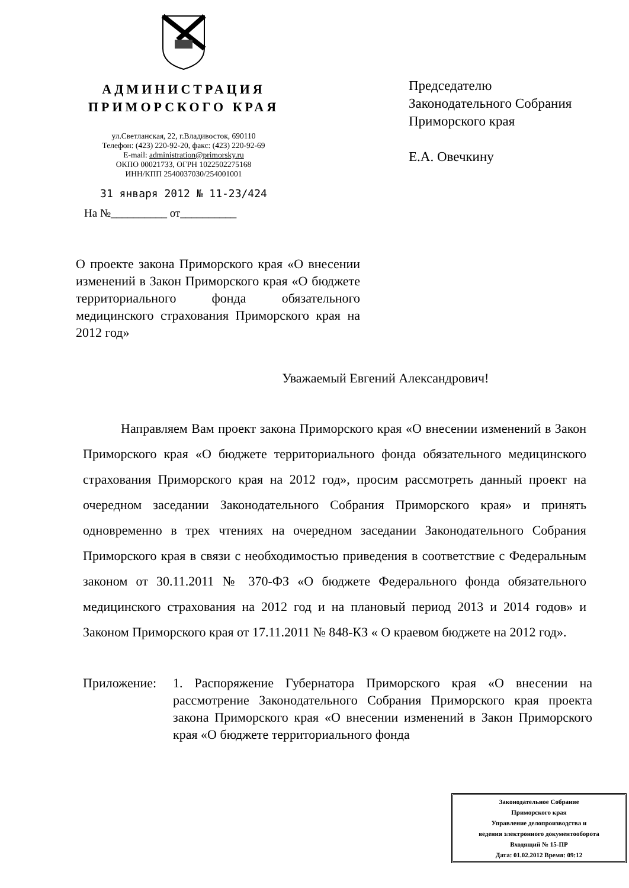АДМИНИСТРАЦИЯ
ПРИМОРСКОГО КРАЯ
ул.Светланская, 22, г.Владивосток, 690110
Телефон: (423) 220-92-20, факс: (423) 220-92-69
E-mail: administration@primorsky.ru
ОКПО 00021733, ОГРН 1022502275168
ИНН/КПП 2540037030/254001001
31 января 2012 № 11-23/424
На №__________ от__________
Председателю
Законодательного Собрания
Приморского края
Е.А. Овечкину
О проекте закона Приморского края «О внесении изменений в Закон Приморского края «О бюджете территориального фонда обязательного медицинского страхования Приморского края на 2012 год»
Уважаемый Евгений Александрович!
Направляем Вам проект закона Приморского края «О внесении изменений в Закон Приморского края «О бюджете территориального фонда обязательного медицинского страхования Приморского края на 2012 год», просим рассмотреть данный проект на очередном заседании Законодательного Собрания Приморского края» и принять одновременно в трех чтениях на очередном заседании Законодательного Собрания Приморского края в связи с необходимостью приведения в соответствие с Федеральным законом от 30.11.2011 № 370-ФЗ «О бюджете Федерального фонда обязательного медицинского страхования на 2012 год и на плановый период 2013 и 2014 годов» и Законом Приморского края от 17.11.2011 № 848-КЗ « О краевом бюджете на 2012 год».
Приложение: 1. Распоряжение Губернатора Приморского края «О внесении на рассмотрение Законодательного Собрания Приморского края проекта закона Приморского края «О внесении изменений в Закон Приморского края «О бюджете территориального фонда
Законодательное Собрание
Приморского края
Управление делопроизводства и
ведения электронного документооборота
Входящий № 15-ПР
Дата: 01.02.2012 Время: 09:12